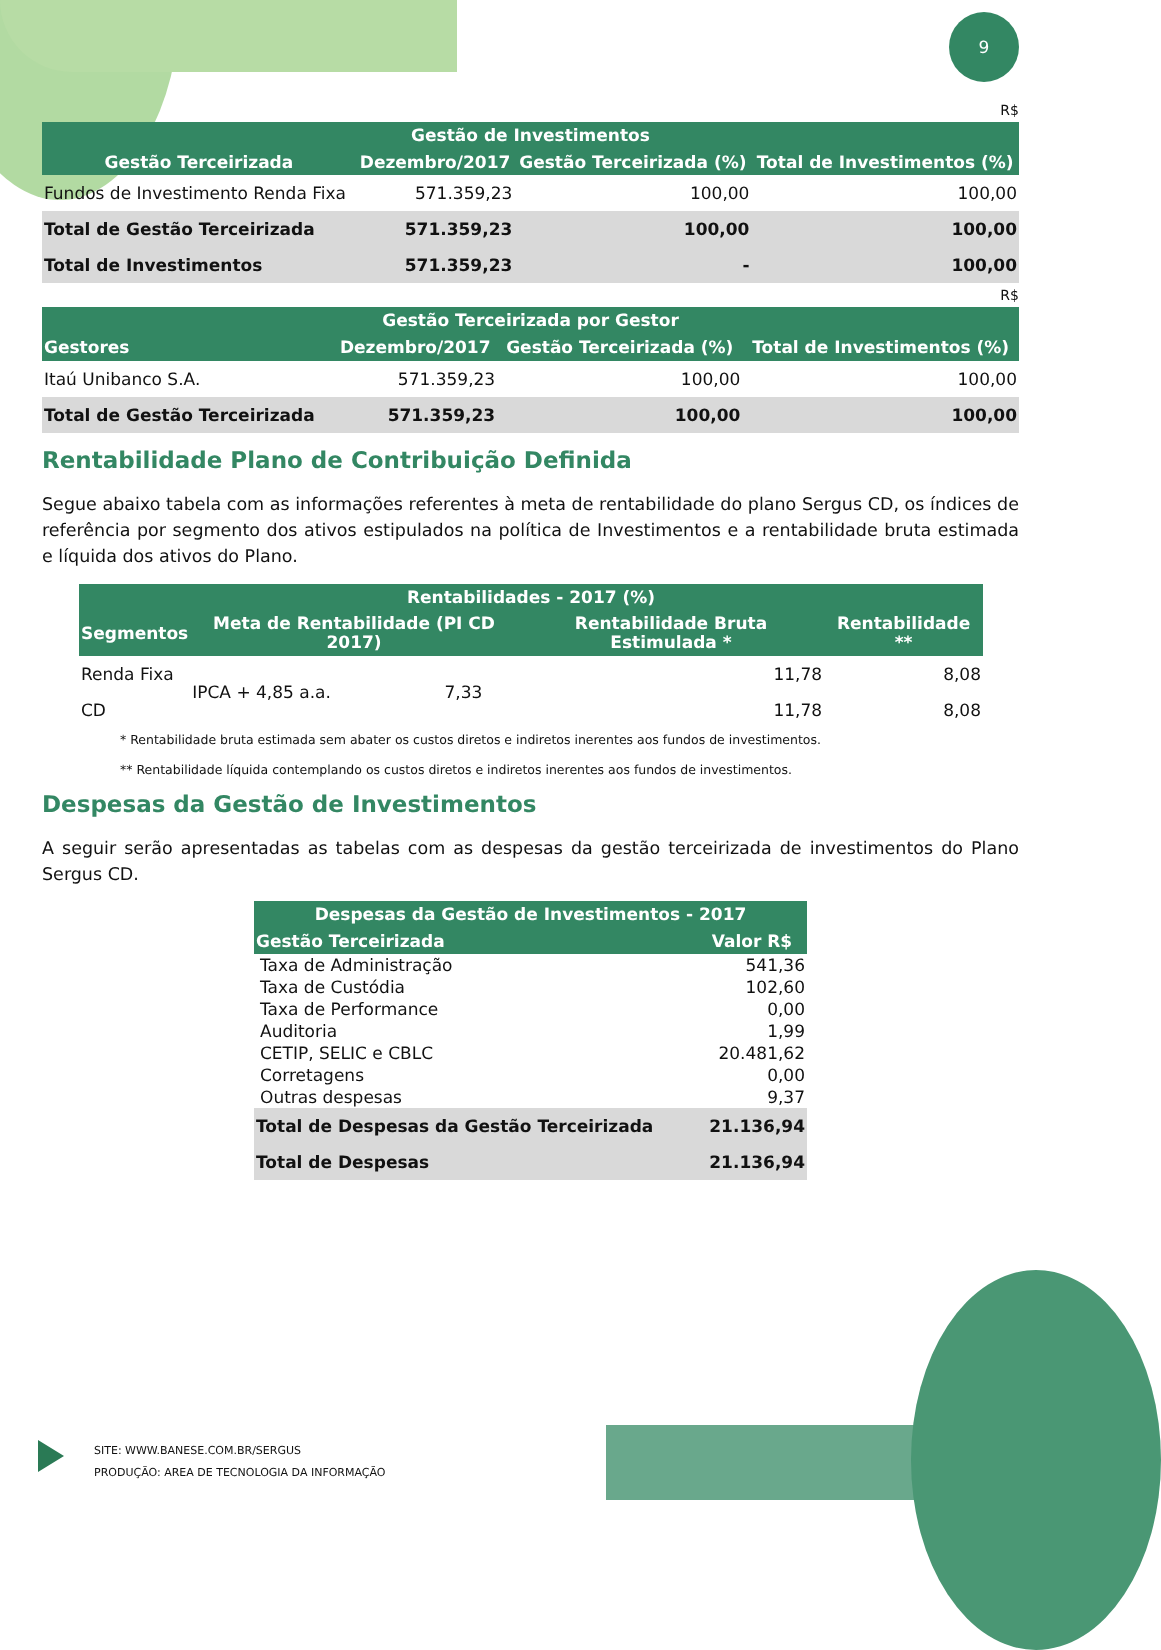9
R$
| Gestão de Investimentos | | | |
| --- | --- | --- | --- |
| Gestão Terceirizada | Dezembro/2017 | Gestão Terceirizada (%) | Total de Investimentos (%) |
| Fundos de Investimento Renda Fixa | 571.359,23 | 100,00 | 100,00 |
| Total de Gestão Terceirizada | 571.359,23 | 100,00 | 100,00 |
| Total de Investimentos | 571.359,23 | - | 100,00 |
R$
| Gestão Terceirizada por Gestor | | | |
| --- | --- | --- | --- |
| Gestores | Dezembro/2017 | Gestão Terceirizada (%) | Total de Investimentos (%) |
| Itaú Unibanco S.A. | 571.359,23 | 100,00 | 100,00 |
| Total de Gestão Terceirizada | 571.359,23 | 100,00 | 100,00 |
Rentabilidade Plano de Contribuição Definida
Segue abaixo tabela com as informações referentes à meta de rentabilidade do plano Sergus CD, os índices de referência por segmento dos ativos estipulados na política de Investimentos e a rentabilidade bruta estimada e líquida dos ativos do Plano.
| Rentabilidades - 2017 (%) | | | | |
| --- | --- | --- | --- | --- |
| Segmentos | Meta de Rentabilidade (PI CD 2017) | | Rentabilidade Bruta Estimulada * | Rentabilidade ** |
| Renda Fixa | IPCA + 4,85 a.a. | 7,33 | 11,78 | 8,08 |
| CD | | | 11,78 | 8,08 |
* Rentabilidade bruta estimada sem abater os custos diretos e indiretos inerentes aos fundos de investimentos.
** Rentabilidade líquida contemplando os custos diretos e indiretos inerentes aos fundos de investimentos.
Despesas da Gestão de Investimentos
A seguir serão apresentadas as tabelas com as despesas da gestão terceirizada de investimentos do Plano Sergus CD.
| Despesas da Gestão de Investimentos - 2017 | |
| --- | --- |
| Gestão Terceirizada | Valor R$ |
| Taxa de Administração | 541,36 |
| Taxa de Custódia | 102,60 |
| Taxa de Performance | 0,00 |
| Auditoria | 1,99 |
| CETIP, SELIC e CBLC | 20.481,62 |
| Corretagens | 0,00 |
| Outras despesas | 9,37 |
| Total de Despesas da Gestão Terceirizada | 21.136,94 |
| Total de Despesas | 21.136,94 |
SITE: WWW.BANESE.COM.BR/SERGUS
PRODUÇÃO: AREA DE TECNOLOGIA DA INFORMAÇÃO